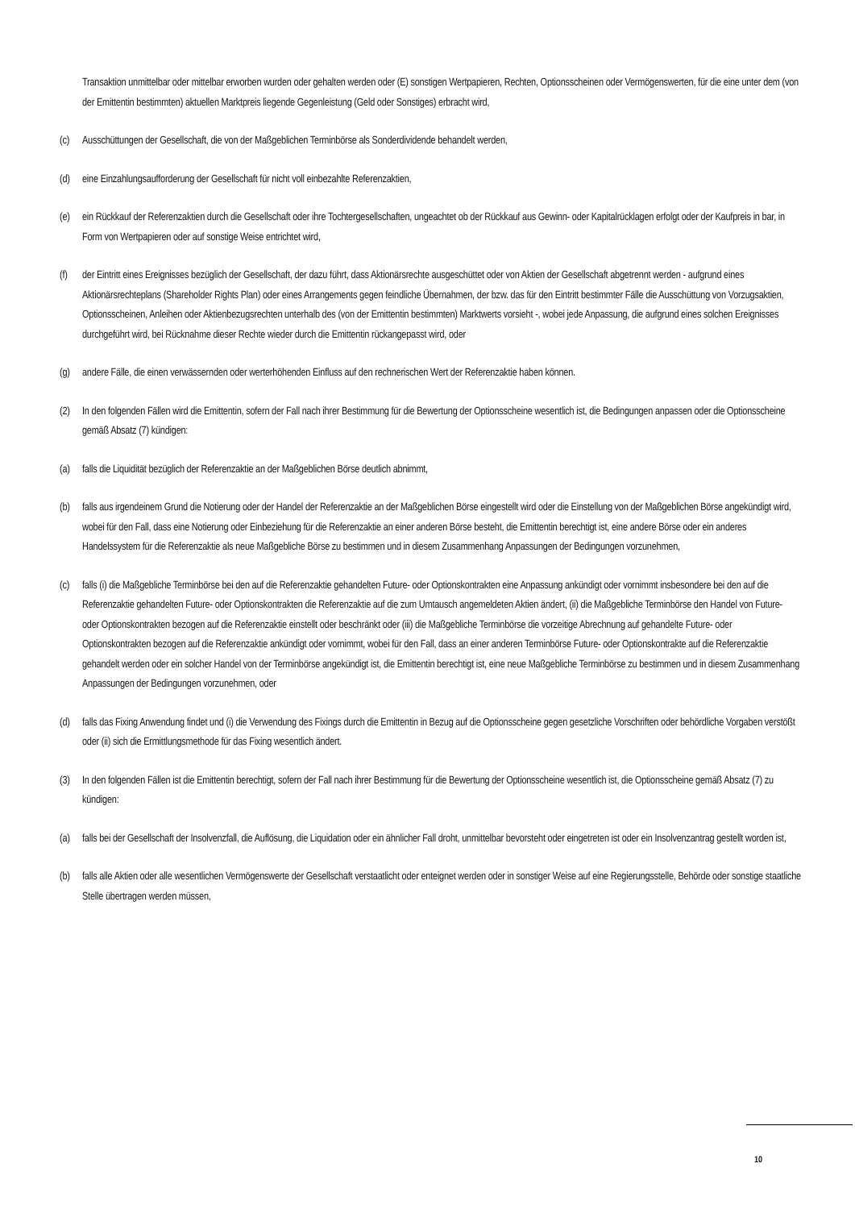Transaktion unmittelbar oder mittelbar erworben wurden oder gehalten werden oder (E) sonstigen Wertpapieren, Rechten, Optionsscheinen oder Vermögenswerten, für die eine unter dem (von der Emittentin bestimmten) aktuellen Marktpreis liegende Gegenleistung (Geld oder Sonstiges) erbracht wird,
(c) Ausschüttungen der Gesellschaft, die von der Maßgeblichen Terminbörse als Sonderdividende behandelt werden,
(d) eine Einzahlungsaufforderung der Gesellschaft für nicht voll einbezahlte Referenzaktien,
(e) ein Rückkauf der Referenzaktien durch die Gesellschaft oder ihre Tochtergesellschaften, ungeachtet ob der Rückkauf aus Gewinn- oder Kapitalrücklagen erfolgt oder der Kaufpreis in bar, in Form von Wertpapieren oder auf sonstige Weise entrichtet wird,
(f) der Eintritt eines Ereignisses bezüglich der Gesellschaft, der dazu führt, dass Aktionärsrechte ausgeschüttet oder von Aktien der Gesellschaft abgetrennt werden - aufgrund eines Aktionärsrechteplans (Shareholder Rights Plan) oder eines Arrangements gegen feindliche Übernahmen, der bzw. das für den Eintritt bestimmter Fälle die Ausschüttung von Vorzugsaktien, Optionsscheinen, Anleihen oder Aktienbezugsrechten unterhalb des (von der Emittentin bestimmten) Marktwerts vorsieht -, wobei jede Anpassung, die aufgrund eines solchen Ereignisses durchgeführt wird, bei Rücknahme dieser Rechte wieder durch die Emittentin rückangepasst wird, oder
(g) andere Fälle, die einen verwässernden oder werterhöhenden Einfluss auf den rechnerischen Wert der Referenzaktie haben können.
(2) In den folgenden Fällen wird die Emittentin, sofern der Fall nach ihrer Bestimmung für die Bewertung der Optionsscheine wesentlich ist, die Bedingungen anpassen oder die Optionsscheine gemäß Absatz (7) kündigen:
(a) falls die Liquidität bezüglich der Referenzaktie an der Maßgeblichen Börse deutlich abnimmt,
(b) falls aus irgendeinem Grund die Notierung oder der Handel der Referenzaktie an der Maßgeblichen Börse eingestellt wird oder die Einstellung von der Maßgeblichen Börse angekündigt wird, wobei für den Fall, dass eine Notierung oder Einbeziehung für die Referenzaktie an einer anderen Börse besteht, die Emittentin berechtigt ist, eine andere Börse oder ein anderes Handelssystem für die Referenzaktie als neue Maßgebliche Börse zu bestimmen und in diesem Zusammenhang Anpassungen der Bedingungen vorzunehmen,
(c) falls (i) die Maßgebliche Terminbörse bei den auf die Referenzaktie gehandelten Future- oder Optionskontrakten eine Anpassung ankündigt oder vornimmt insbesondere bei den auf die Referenzaktie gehandelten Future- oder Optionskontrakten die Referenzaktie auf die zum Umtausch angemeldeten Aktien ändert, (ii) die Maßgebliche Terminbörse den Handel von Future- oder Optionskontrakten bezogen auf die Referenzaktie einstellt oder beschränkt oder (iii) die Maßgebliche Terminbörse die vorzeitige Abrechnung auf gehandelte Future- oder Optionskontrakten bezogen auf die Referenzaktie ankündigt oder vornimmt, wobei für den Fall, dass an einer anderen Terminbörse Future- oder Optionskontrakte auf die Referenzaktie gehandelt werden oder ein solcher Handel von der Terminbörse angekündigt ist, die Emittentin berechtigt ist, eine neue Maßgebliche Terminbörse zu bestimmen und in diesem Zusammenhang Anpassungen der Bedingungen vorzunehmen, oder
(d) falls das Fixing Anwendung findet und (i) die Verwendung des Fixings durch die Emittentin in Bezug auf die Optionsscheine gegen gesetzliche Vorschriften oder behördliche Vorgaben verstößt oder (ii) sich die Ermittlungsmethode für das Fixing wesentlich ändert.
(3) In den folgenden Fällen ist die Emittentin berechtigt, sofern der Fall nach ihrer Bestimmung für die Bewertung der Optionsscheine wesentlich ist, die Optionsscheine gemäß Absatz (7) zu kündigen:
(a) falls bei der Gesellschaft der Insolvenzfall, die Auflösung, die Liquidation oder ein ähnlicher Fall droht, unmittelbar bevorsteht oder eingetreten ist oder ein Insolvenzantrag gestellt worden ist,
(b) falls alle Aktien oder alle wesentlichen Vermögenswerte der Gesellschaft verstaatlicht oder enteignet werden oder in sonstiger Weise auf eine Regierungsstelle, Behörde oder sonstige staatliche Stelle übertragen werden müssen,
10